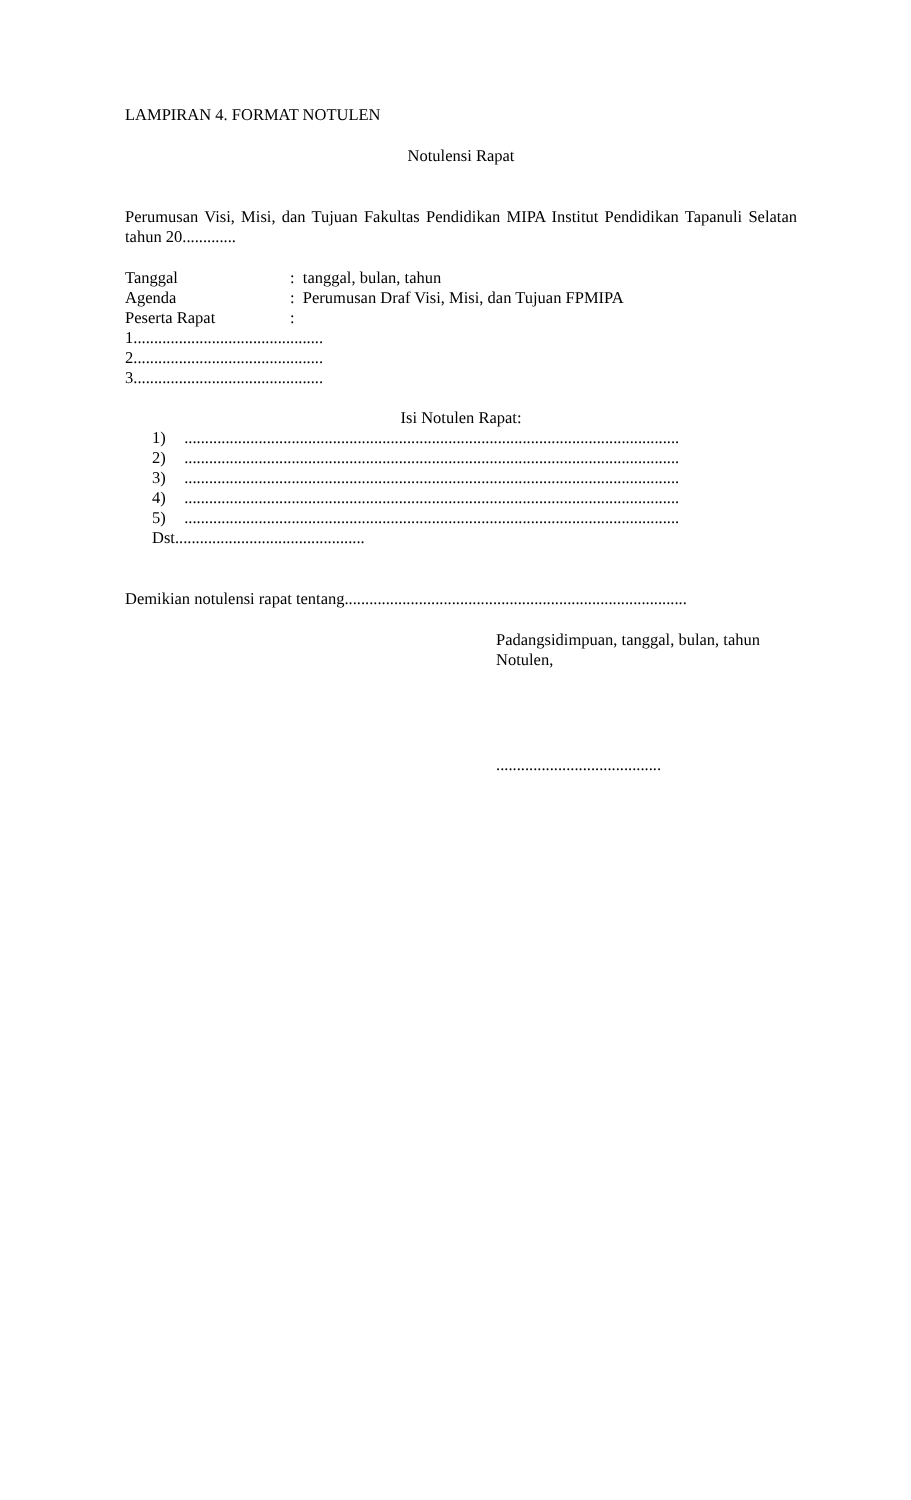LAMPIRAN 4. FORMAT NOTULEN
Notulensi Rapat
Perumusan Visi, Misi, dan Tujuan Fakultas Pendidikan MIPA Institut Pendidikan Tapanuli Selatan tahun 20.............
Tanggal: tanggal, bulan, tahun
Agenda: Perumusan Draf Visi, Misi, dan Tujuan FPMIPA
Peserta Rapat:
1..............................................
2..............................................
3..............................................
Isi Notulen Rapat:
1) ........................................................................................................................
2) ........................................................................................................................
3) ........................................................................................................................
4) ........................................................................................................................
5) ........................................................................................................................
Dst..............................................
Demikian notulensi rapat tentang...................................................................................
Padangsidimpuan, tanggal, bulan, tahun
Notulen,
........................................